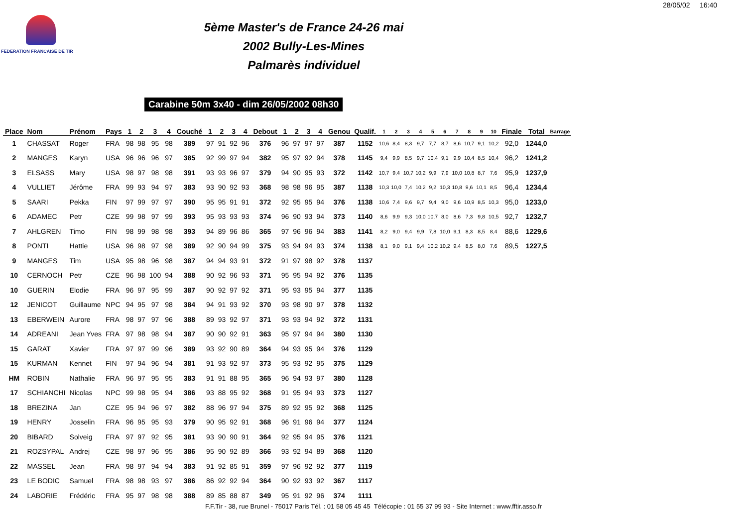28/05/02 16:40
FEDERATION FRANCAISE DE TIR
5ème Master's de France 24-26 mai 2002 Bully-Les-Mines
Palmarès individuel
Carabine 50m 3x40 - dim 26/05/2002 08h30
| Place | Nom | Prénom | Pays | 1 | 2 | 3 | 4 | Couché | 1 | 2 | 3 | 4 | Debout | 1 | 2 | 3 | 4 | Genou | Qualif. | 1 | 2 | 3 | 4 | 5 | 6 | 7 | 8 | 9 | 10 | Finale | Total | Barrage |
| --- | --- | --- | --- | --- | --- | --- | --- | --- | --- | --- | --- | --- | --- | --- | --- | --- | --- | --- | --- | --- | --- | --- | --- | --- | --- | --- | --- | --- | --- | --- | --- | --- |
| 1 | CHASSAT | Roger | FRA | 98 | 98 | 95 | 98 | 389 | 97 | 91 | 92 | 96 | 376 | 96 | 97 | 97 | 97 | 387 | 1152 | 10,6 | 8,4 | 8,3 | 9,7 | 7,7 | 8,7 | 8,6 | 10,7 | 9,1 | 10,2 | 92,0 | 1244,0 | |
| 2 | MANGES | Karyn | USA | 96 | 96 | 96 | 97 | 385 | 92 | 99 | 97 | 94 | 382 | 95 | 97 | 92 | 94 | 378 | 1145 | 9,4 | 9,9 | 8,5 | 9,7 | 10,4 | 9,1 | 9,9 | 10,4 | 8,5 | 10,4 | 96,2 | 1241,2 | |
| 3 | ELSASS | Mary | USA | 98 | 97 | 98 | 98 | 391 | 93 | 93 | 96 | 97 | 379 | 94 | 90 | 95 | 93 | 372 | 1142 | 10,7 | 9,4 | 10,7 | 10,2 | 9,9 | 7,9 | 10,0 | 10,8 | 8,7 | 7,6 | 95,9 | 1237,9 | |
| 4 | VULLIET | Jérôme | FRA | 99 | 93 | 94 | 97 | 383 | 93 | 90 | 92 | 93 | 368 | 98 | 98 | 96 | 95 | 387 | 1138 | 10,3 | 10,0 | 7,4 | 10,2 | 9,2 | 10,3 | 10,8 | 9,6 | 10,1 | 8,5 | 96,4 | 1234,4 | |
| 5 | SAARI | Pekka | FIN | 97 | 99 | 97 | 97 | 390 | 95 | 95 | 91 | 91 | 372 | 92 | 95 | 95 | 94 | 376 | 1138 | 10,6 | 7,4 | 9,6 | 9,7 | 9,4 | 9,0 | 9,6 | 10,9 | 8,5 | 10,3 | 95,0 | 1233,0 | |
| 6 | ADAMEC | Petr | CZE | 99 | 98 | 97 | 99 | 393 | 95 | 93 | 93 | 93 | 374 | 96 | 90 | 93 | 94 | 373 | 1140 | 8,6 | 9,9 | 9,3 | 10,0 | 10,7 | 8,0 | 8,6 | 7,3 | 9,8 | 10,5 | 92,7 | 1232,7 | |
| 7 | AHLGREN | Timo | FIN | 98 | 99 | 98 | 98 | 393 | 94 | 89 | 96 | 86 | 365 | 97 | 96 | 96 | 94 | 383 | 1141 | 8,2 | 9,0 | 9,4 | 9,9 | 7,8 | 10,0 | 9,1 | 8,3 | 8,5 | 8,4 | 88,6 | 1229,6 | |
| 8 | PONTI | Hattie | USA | 96 | 98 | 97 | 98 | 389 | 92 | 90 | 94 | 99 | 375 | 93 | 94 | 94 | 93 | 374 | 1138 | 8,1 | 9,0 | 9,1 | 9,4 | 10,2 | 10,2 | 9,4 | 8,5 | 8,0 | 7,6 | 89,5 | 1227,5 | |
| 9 | MANGES | Tim | USA | 95 | 98 | 96 | 98 | 387 | 94 | 94 | 93 | 91 | 372 | 91 | 97 | 98 | 92 | 378 | 1137 | | | | | | | | | | | | | |
| 10 | CERNOCH | Petr | CZE | 96 | 98 | 100 | 94 | 388 | 90 | 92 | 96 | 93 | 371 | 95 | 95 | 94 | 92 | 376 | 1135 | | | | | | | | | | | | | |
| 10 | GUERIN | Elodie | FRA | 96 | 97 | 95 | 99 | 387 | 90 | 92 | 97 | 92 | 371 | 95 | 93 | 95 | 94 | 377 | 1135 | | | | | | | | | | | | | |
| 12 | JENICOT | Guillaume | NPC | 94 | 95 | 97 | 98 | 384 | 94 | 91 | 93 | 92 | 370 | 93 | 98 | 90 | 97 | 378 | 1132 | | | | | | | | | | | | | |
| 13 | EBERWEIN | Aurore | FRA | 98 | 97 | 97 | 96 | 388 | 89 | 93 | 92 | 97 | 371 | 93 | 93 | 94 | 92 | 372 | 1131 | | | | | | | | | | | | | |
| 14 | ADREANI | Jean Yves | FRA | 97 | 98 | 98 | 94 | 387 | 90 | 90 | 92 | 91 | 363 | 95 | 97 | 94 | 94 | 380 | 1130 | | | | | | | | | | | | | |
| 15 | GARAT | Xavier | FRA | 97 | 97 | 99 | 96 | 389 | 93 | 92 | 90 | 89 | 364 | 94 | 93 | 95 | 94 | 376 | 1129 | | | | | | | | | | | | | |
| 15 | KURMAN | Kennet | FIN | 97 | 94 | 96 | 94 | 381 | 91 | 93 | 92 | 97 | 373 | 95 | 93 | 92 | 95 | 375 | 1129 | | | | | | | | | | | | | |
| HM | ROBIN | Nathalie | FRA | 96 | 97 | 95 | 95 | 383 | 91 | 91 | 88 | 95 | 365 | 96 | 94 | 93 | 97 | 380 | 1128 | | | | | | | | | | | | | |
| 17 | SCHIANCHI | Nicolas | NPC | 99 | 98 | 95 | 94 | 386 | 93 | 88 | 95 | 92 | 368 | 91 | 95 | 94 | 93 | 373 | 1127 | | | | | | | | | | | | | |
| 18 | BREZINA | Jan | CZE | 95 | 94 | 96 | 97 | 382 | 88 | 96 | 97 | 94 | 375 | 89 | 92 | 95 | 92 | 368 | 1125 | | | | | | | | | | | | | |
| 19 | HENRY | Josselin | FRA | 96 | 95 | 95 | 93 | 379 | 90 | 95 | 92 | 91 | 368 | 96 | 91 | 96 | 94 | 377 | 1124 | | | | | | | | | | | | | |
| 20 | BIBARD | Solveig | FRA | 97 | 97 | 92 | 95 | 381 | 93 | 90 | 90 | 91 | 364 | 92 | 95 | 94 | 95 | 376 | 1121 | | | | | | | | | | | | | |
| 21 | ROZSYPAL | Andrej | CZE | 98 | 97 | 96 | 95 | 386 | 95 | 90 | 92 | 89 | 366 | 93 | 92 | 94 | 89 | 368 | 1120 | | | | | | | | | | | | | |
| 22 | MASSEL | Jean | FRA | 98 | 97 | 94 | 94 | 383 | 91 | 92 | 85 | 91 | 359 | 97 | 96 | 92 | 92 | 377 | 1119 | | | | | | | | | | | | | |
| 23 | LE BODIC | Samuel | FRA | 98 | 98 | 93 | 97 | 386 | 86 | 92 | 92 | 94 | 364 | 90 | 92 | 93 | 92 | 367 | 1117 | | | | | | | | | | | | | |
| 24 | LABORIE | Frédéric | FRA | 95 | 97 | 98 | 98 | 388 | 89 | 85 | 88 | 87 | 349 | 95 | 91 | 92 | 96 | 374 | 1111 | | | | | | | | | | | | | |
F.F.Tir - 38, rue Brunel - 75017 Paris Tél. : 01 58 05 45 45 Télécopie : 01 55 37 99 93 - Site Internet : www.fftir.asso.fr